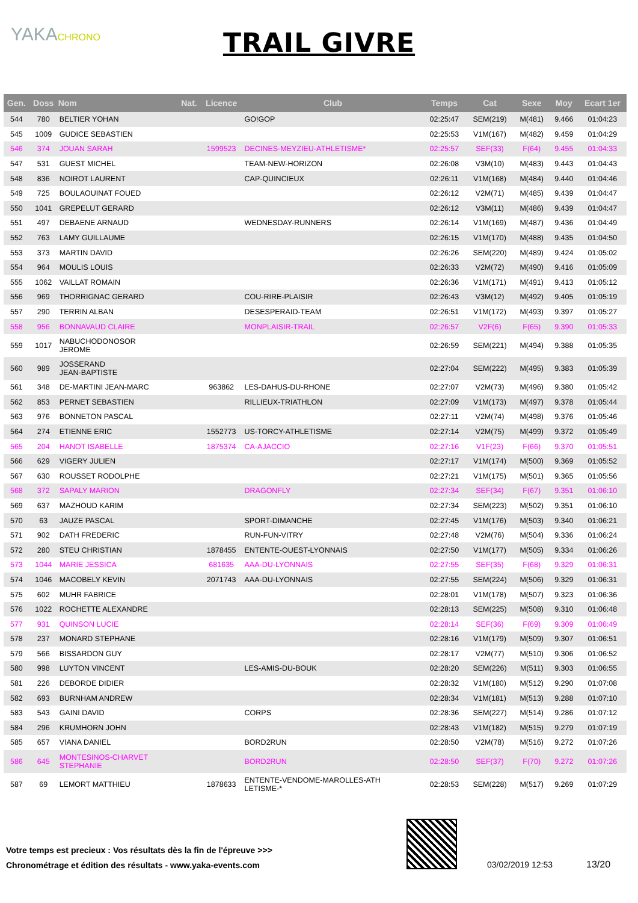YAKACHRONO
TRAIL GIVRE
| Gen. | Doss | Nom | Nat. | Licence | Club | Temps | Cat | Sexe | Moy | Ecart 1er |
| --- | --- | --- | --- | --- | --- | --- | --- | --- | --- | --- |
| 544 | 780 | BELTIER YOHAN | | | GO!GOP | 02:25:47 | SEM(219) | M(481) | 9.466 | 01:04:23 |
| 545 | 1009 | GUDICE SEBASTIEN | | | | 02:25:53 | V1M(167) | M(482) | 9.459 | 01:04:29 |
| 546 | 374 | JOUAN SARAH | | 1599523 | DECINES-MEYZIEU-ATHLETISME* | 02:25:57 | SEF(33) | F(64) | 9.455 | 01:04:33 |
| 547 | 531 | GUEST MICHEL | | | TEAM-NEW-HORIZON | 02:26:08 | V3M(10) | M(483) | 9.443 | 01:04:43 |
| 548 | 836 | NOIROT LAURENT | | | CAP-QUINCIEUX | 02:26:11 | V1M(168) | M(484) | 9.440 | 01:04:46 |
| 549 | 725 | BOULAOUINAT FOUED | | | | 02:26:12 | V2M(71) | M(485) | 9.439 | 01:04:47 |
| 550 | 1041 | GREPELUT GERARD | | | | 02:26:12 | V3M(11) | M(486) | 9.439 | 01:04:47 |
| 551 | 497 | DEBAENE ARNAUD | | | WEDNESDAY-RUNNERS | 02:26:14 | V1M(169) | M(487) | 9.436 | 01:04:49 |
| 552 | 763 | LAMY GUILLAUME | | | | 02:26:15 | V1M(170) | M(488) | 9.435 | 01:04:50 |
| 553 | 373 | MARTIN DAVID | | | | 02:26:26 | SEM(220) | M(489) | 9.424 | 01:05:02 |
| 554 | 964 | MOULIS LOUIS | | | | 02:26:33 | V2M(72) | M(490) | 9.416 | 01:05:09 |
| 555 | 1062 | VAILLAT ROMAIN | | | | 02:26:36 | V1M(171) | M(491) | 9.413 | 01:05:12 |
| 556 | 969 | THORRIGNAC GERARD | | | COU-RIRE-PLAISIR | 02:26:43 | V3M(12) | M(492) | 9.405 | 01:05:19 |
| 557 | 290 | TERRIN ALBAN | | | DESESPERAID-TEAM | 02:26:51 | V1M(172) | M(493) | 9.397 | 01:05:27 |
| 558 | 956 | BONNAVAUD CLAIRE | | | MONPLAISIR-TRAIL | 02:26:57 | V2F(6) | F(65) | 9.390 | 01:05:33 |
| 559 | 1017 | NABUCHODONOSOR JEROME | | | | 02:26:59 | SEM(221) | M(494) | 9.388 | 01:05:35 |
| 560 | 989 | JOSSERAND JEAN-BAPTISTE | | | | 02:27:04 | SEM(222) | M(495) | 9.383 | 01:05:39 |
| 561 | 348 | DE-MARTINI JEAN-MARC | | 963862 | LES-DAHUS-DU-RHONE | 02:27:07 | V2M(73) | M(496) | 9.380 | 01:05:42 |
| 562 | 853 | PERNET SEBASTIEN | | | RILLIEUX-TRIATHLON | 02:27:09 | V1M(173) | M(497) | 9.378 | 01:05:44 |
| 563 | 976 | BONNETON PASCAL | | | | 02:27:11 | V2M(74) | M(498) | 9.376 | 01:05:46 |
| 564 | 274 | ETIENNE ERIC | | 1552773 | US-TORCY-ATHLETISME | 02:27:14 | V2M(75) | M(499) | 9.372 | 01:05:49 |
| 565 | 204 | HANOT ISABELLE | | 1875374 | CA-AJACCIO | 02:27:16 | V1F(23) | F(66) | 9.370 | 01:05:51 |
| 566 | 629 | VIGERY JULIEN | | | | 02:27:17 | V1M(174) | M(500) | 9.369 | 01:05:52 |
| 567 | 630 | ROUSSET RODOLPHE | | | | 02:27:21 | V1M(175) | M(501) | 9.365 | 01:05:56 |
| 568 | 372 | SAPALY MARION | | | DRAGONFLY | 02:27:34 | SEF(34) | F(67) | 9.351 | 01:06:10 |
| 569 | 637 | MAZHOUD KARIM | | | | 02:27:34 | SEM(223) | M(502) | 9.351 | 01:06:10 |
| 570 | 63 | JAUZE PASCAL | | | SPORT-DIMANCHE | 02:27:45 | V1M(176) | M(503) | 9.340 | 01:06:21 |
| 571 | 902 | DATH FREDERIC | | | RUN-FUN-VITRY | 02:27:48 | V2M(76) | M(504) | 9.336 | 01:06:24 |
| 572 | 280 | STEU CHRISTIAN | | 1878455 | ENTENTE-OUEST-LYONNAIS | 02:27:50 | V1M(177) | M(505) | 9.334 | 01:06:26 |
| 573 | 1044 | MARIE JESSICA | | 681635 | AAA-DU-LYONNAIS | 02:27:55 | SEF(35) | F(68) | 9.329 | 01:06:31 |
| 574 | 1046 | MACOBELY KEVIN | | 2071743 | AAA-DU-LYONNAIS | 02:27:55 | SEM(224) | M(506) | 9.329 | 01:06:31 |
| 575 | 602 | MUHR FABRICE | | | | 02:28:01 | V1M(178) | M(507) | 9.323 | 01:06:36 |
| 576 | 1022 | ROCHETTE ALEXANDRE | | | | 02:28:13 | SEM(225) | M(508) | 9.310 | 01:06:48 |
| 577 | 931 | QUINSON LUCIE | | | | 02:28:14 | SEF(36) | F(69) | 9.309 | 01:06:49 |
| 578 | 237 | MONARD STEPHANE | | | | 02:28:16 | V1M(179) | M(509) | 9.307 | 01:06:51 |
| 579 | 566 | BISSARDON GUY | | | | 02:28:17 | V2M(77) | M(510) | 9.306 | 01:06:52 |
| 580 | 998 | LUYTON VINCENT | | | LES-AMIS-DU-BOUK | 02:28:20 | SEM(226) | M(511) | 9.303 | 01:06:55 |
| 581 | 226 | DEBORDE DIDIER | | | | 02:28:32 | V1M(180) | M(512) | 9.290 | 01:07:08 |
| 582 | 693 | BURNHAM ANDREW | | | | 02:28:34 | V1M(181) | M(513) | 9.288 | 01:07:10 |
| 583 | 543 | GAINI DAVID | | | CORPS | 02:28:36 | SEM(227) | M(514) | 9.286 | 01:07:12 |
| 584 | 296 | KRUMHORN JOHN | | | | 02:28:43 | V1M(182) | M(515) | 9.279 | 01:07:19 |
| 585 | 657 | VIANA DANIEL | | | BORD2RUN | 02:28:50 | V2M(78) | M(516) | 9.272 | 01:07:26 |
| 586 | 645 | MONTESINOS-CHARVET STEPHANIE | | | BORD2RUN | 02:28:50 | SEF(37) | F(70) | 9.272 | 01:07:26 |
| 587 | 69 | LEMORT MATTHIEU | | 1878633 | ENTENTE-VENDOME-MAROLLES-ATH LETISME-* | 02:28:53 | SEM(228) | M(517) | 9.269 | 01:07:29 |
Votre temps est precieux : Vos résultats dès la fin de l'épreuve >>>
Chronométrage et édition des résultats - www.yaka-events.com
03/02/2019 12:53 13/20